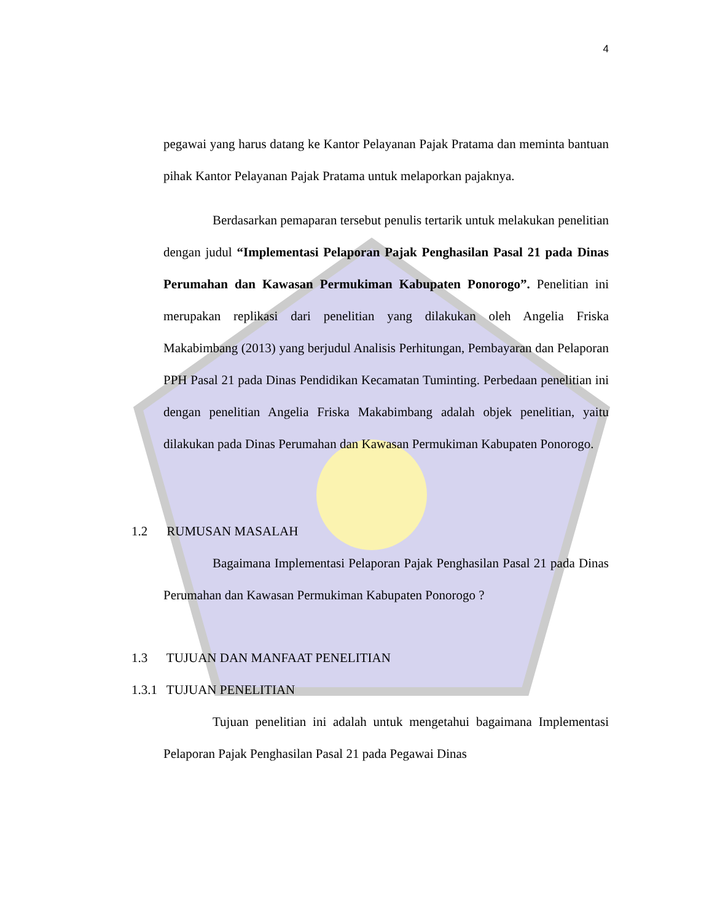4
pegawai yang harus datang ke Kantor Pelayanan Pajak Pratama dan meminta bantuan pihak Kantor Pelayanan Pajak Pratama untuk melaporkan pajaknya.
Berdasarkan pemaparan tersebut penulis tertarik untuk melakukan penelitian dengan judul “Implementasi Pelaporan Pajak Penghasilan Pasal 21 pada Dinas Perumahan dan Kawasan Permukiman Kabupaten Ponorogo”. Penelitian ini merupakan replikasi dari penelitian yang dilakukan oleh Angelia Friska Makabimbang (2013) yang berjudul Analisis Perhitungan, Pembayaran dan Pelaporan PPH Pasal 21 pada Dinas Pendidikan Kecamatan Tuminting. Perbedaan penelitian ini dengan penelitian Angelia Friska Makabimbang adalah objek penelitian, yaitu dilakukan pada Dinas Perumahan dan Kawasan Permukiman Kabupaten Ponorogo.
1.2 RUMUSAN MASALAH
Bagaimana Implementasi Pelaporan Pajak Penghasilan Pasal 21 pada Dinas Perumahan dan Kawasan Permukiman Kabupaten Ponorogo ?
1.3 TUJUAN DAN MANFAAT PENELITIAN
1.3.1 TUJUAN PENELITIAN
Tujuan penelitian ini adalah untuk mengetahui bagaimana Implementasi Pelaporan Pajak Penghasilan Pasal 21 pada Pegawai Dinas